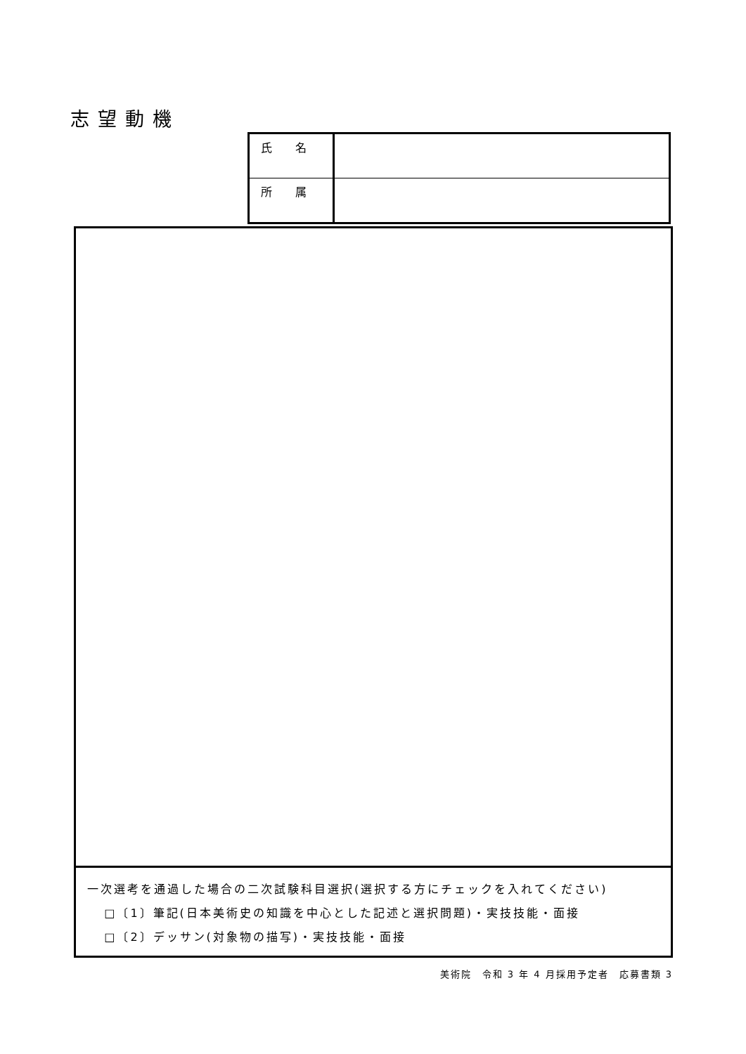志望動機
| 氏 名 | |
| 所 属 | |
一次選考を通過した場合の二次試験科目選択(選択する方にチェックを入れてください)
□〔1〕筆記(日本美術史の知識を中心とした記述と選択問題)・実技技能・面接
□〔2〕デッサン(対象物の描写)・実技技能・面接
美術院　令和 3 年 4 月採用予定者　応募書類 3